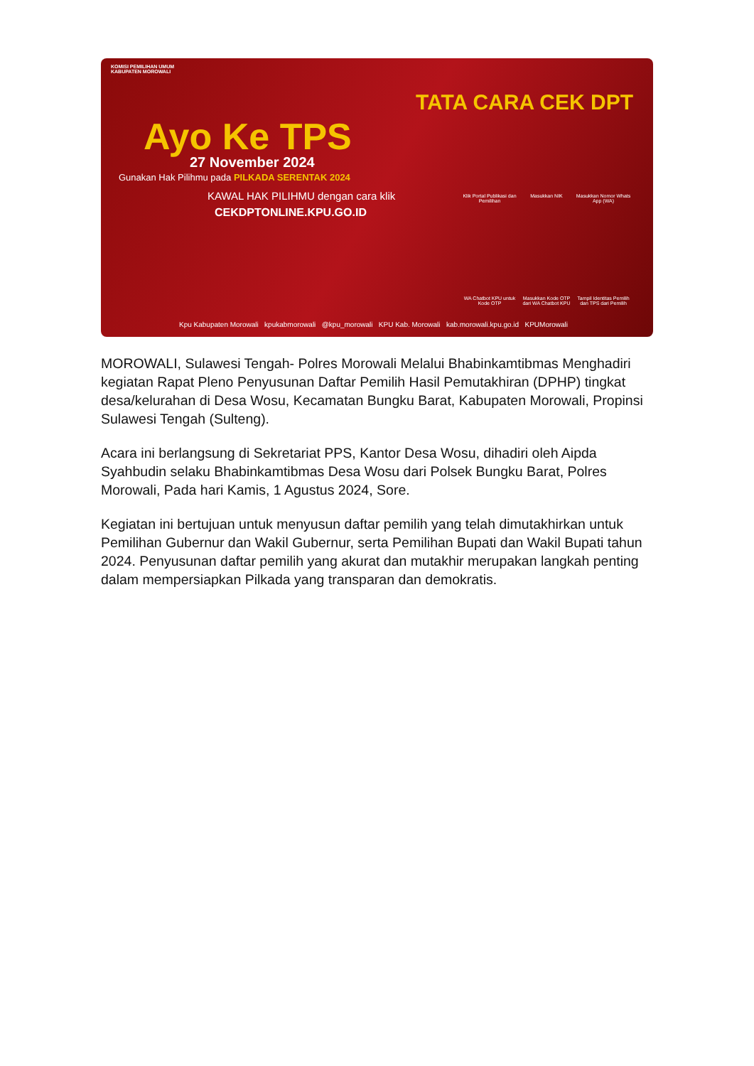KOMISI PEMILIHAN UMUM
KABUPATEN MOROWALI
Ayo Ke TPS
27 November 2024
Gunakan Hak Pilihmu pada PILKADA SERENTAK 2024
KAWAL HAK PILIHMU dengan cara klik
CEKDPTONLINE.KPU.GO.ID
TATA CARA CEK DPT
Klik Portal Publikasi dan Pemilihan Masukkan NIK Masukkan Nomor Whats App (WA) WA Chatbot KPU untuk Kode OTP Masukkan Kode OTP dari WA Chatbot KPU Tampil Identitas Pemilih dan TPS dari Pemilih
Kpu Kabupaten Morowali kpukabmorowali @kpu_morowali KPU Kab. Morowali kab.morowali.kpu.go.id KPUMorowali
MOROWALI, Sulawesi Tengah- Polres Morowali Melalui Bhabinkamtibmas Menghadiri kegiatan Rapat Pleno Penyusunan Daftar Pemilih Hasil Pemutakhiran (DPHP) tingkat desa/kelurahan di Desa Wosu, Kecamatan Bungku Barat, Kabupaten Morowali, Propinsi Sulawesi Tengah (Sulteng).
Acara ini berlangsung di Sekretariat PPS, Kantor Desa Wosu, dihadiri oleh Aipda Syahbudin selaku Bhabinkamtibmas Desa Wosu dari Polsek Bungku Barat, Polres Morowali, Pada hari Kamis, 1 Agustus 2024, Sore.
Kegiatan ini bertujuan untuk menyusun daftar pemilih yang telah dimutakhirkan untuk Pemilihan Gubernur dan Wakil Gubernur, serta Pemilihan Bupati dan Wakil Bupati tahun 2024. Penyusunan daftar pemilih yang akurat dan mutakhir merupakan langkah penting dalam mempersiapkan Pilkada yang transparan dan demokratis.